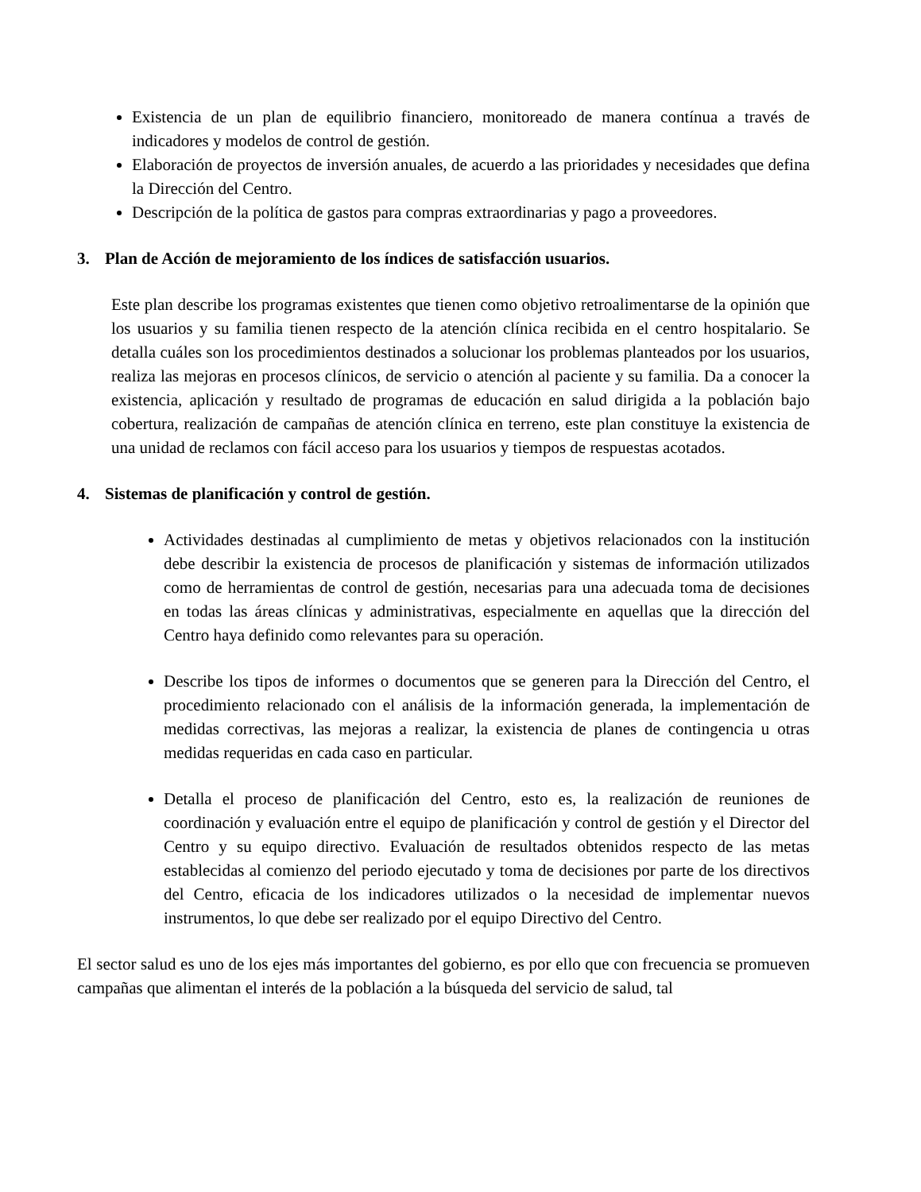Existencia de un plan de equilibrio financiero, monitoreado de manera contínua a través de indicadores y modelos de control de gestión.
Elaboración de proyectos de inversión anuales, de acuerdo a las prioridades y necesidades que defina la Dirección del Centro.
Descripción de la política de gastos para compras extraordinarias y pago a proveedores.
3. Plan de Acción de mejoramiento de los índices de satisfacción usuarios.
Este plan describe los programas existentes que tienen como objetivo retroalimentarse de la opinión que los usuarios y su familia tienen respecto de la atención clínica recibida en el centro hospitalario. Se detalla cuáles son los procedimientos destinados a solucionar los problemas planteados por los usuarios, realiza las mejoras en procesos clínicos, de servicio o atención al paciente y su familia. Da a conocer la existencia, aplicación y resultado de programas de educación en salud dirigida a la población bajo cobertura, realización de campañas de atención clínica en terreno, este plan constituye la existencia de una unidad de reclamos con fácil acceso para los usuarios y tiempos de respuestas acotados.
4. Sistemas de planificación y control de gestión.
Actividades destinadas al cumplimiento de metas y objetivos relacionados con la institución debe describir la existencia de procesos de planificación y sistemas de información utilizados como de herramientas de control de gestión, necesarias para una adecuada toma de decisiones en todas las áreas clínicas y administrativas, especialmente en aquellas que la dirección del Centro haya definido como relevantes para su operación.
Describe los tipos de informes o documentos que se generen para la Dirección del Centro, el procedimiento relacionado con el análisis de la información generada, la implementación de medidas correctivas, las mejoras a realizar, la existencia de planes de contingencia u otras medidas requeridas en cada caso en particular.
Detalla el proceso de planificación del Centro, esto es, la realización de reuniones de coordinación y evaluación entre el equipo de planificación y control de gestión y el Director del Centro y su equipo directivo. Evaluación de resultados obtenidos respecto de las metas establecidas al comienzo del periodo ejecutado y toma de decisiones por parte de los directivos del Centro, eficacia de los indicadores utilizados o la necesidad de implementar nuevos instrumentos, lo que debe ser realizado por el equipo Directivo del Centro.
El sector salud es uno de los ejes más importantes del gobierno, es por ello que con frecuencia se promueven campañas que alimentan el interés de la población a la búsqueda del servicio de salud, tal